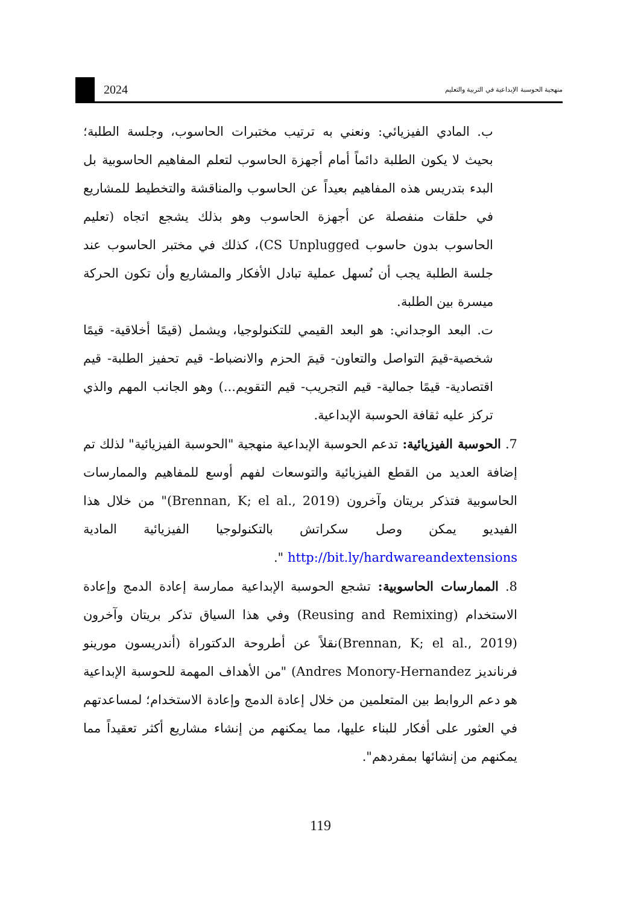2024
منهجية الحوسبة الإبداعية في التربية والتعليم
ب. المادي الفيزيائي: ونعني به ترتيب مختبرات الحاسوب، وجلسة الطلبة؛ بحيث لا يكون الطلبة دائماً أمام أجهزة الحاسوب لتعلم المفاهيم الحاسوبية بل البدء بتدريس هذه المفاهيم بعيداً عن الحاسوب والمناقشة والتخطيط للمشاريع في حلقات منفصلة عن أجهزة الحاسوب وهو بذلك يشجع اتجاه (تعليم الحاسوب بدون حاسوب CS Unplugged)، كذلك في مختبر الحاسوب عند جلسة الطلبة يجب أن نُسهل عملية تبادل الأفكار والمشاريع وأن تكون الحركة ميسرة بين الطلبة.
ت. البعد الوجداني: هو البعد القيمي للتكنولوجيا، ويشمل (قيمًا أخلاقية- قيمًا شخصية-قيمَ التواصل والتعاون- قيمَ الحزم والانضباط- قيم تحفيز الطلبة- قيم اقتصادية- قيمًا جمالية- قيم التجريب- قيم التقويم...) وهو الجانب المهم والذي تركز عليه ثقافة الحوسبة الإبداعية.
7. الحوسبة الفيزيائية: تدعم الحوسبة الإبداعية منهجية "الحوسبة الفيزيائية" لذلك تم إضافة العديد من القطع الفيزيائية والتوسعات لفهم أوسع للمفاهيم والممارسات الحاسوبية فتذكر بريتان وآخرون (Brennan, K; el al., 2019)" من خلال هذا الفيديو يمكن وصل سكراتش بالتكنولوجيا الفيزيائية المادية http://bit.ly/hardwareandextensions ".
8. الممارسات الحاسوبية: تشجع الحوسبة الإبداعية ممارسة إعادة الدمج وإعادة الاستخدام (Reusing and Remixing) وفي هذا السياق تذكر بريتان وآخرون (Brennan, K; el al., 2019)نقلاً عن أطروحة الدكتوراة (أندريسون مورينو فرنانديز Andres Monory-Hernandez) "من الأهداف المهمة للحوسبة الإبداعية هو دعم الروابط بين المتعلمين من خلال إعادة الدمج وإعادة الاستخدام؛ لمساعدتهم في العثور على أفكار للبناء عليها، مما يمكنهم من إنشاء مشاريع أكثر تعقيداً مما يمكنهم من إنشائها بمفردهم".
119